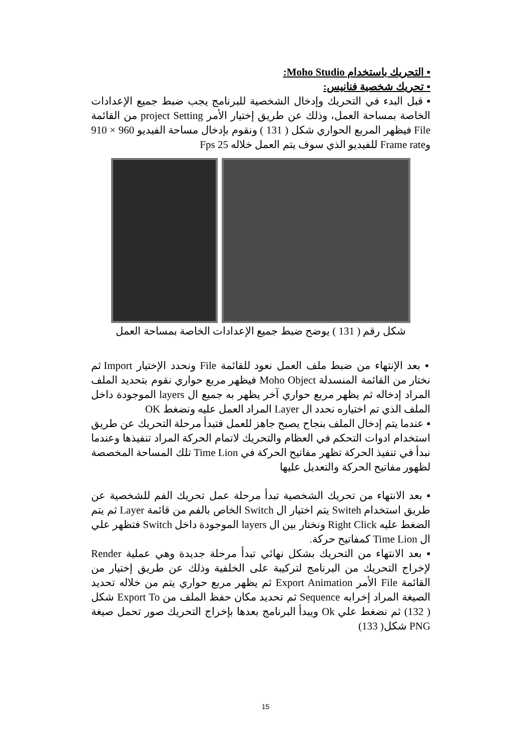▪ التحريك باستخدام Moho Studio:
▪ تحريك شخصية فنانيس:
▪ قبل البدء في التحريك وإدخال الشخصية للبرنامج يجب ضبط جميع الإعدادات الخاصة بمساحة العمل، وذلك عن طريق إختيار الأمر project Setting من القائمة File فيظهر المربع الحواري شكل ( 131 ) ونقوم بإدخال مساحة الفيديو 960 × 910 وFrame rate للفيديو الذي سوف يتم العمل خلاله 25 Fps
شكل رقم ( 131 ) يوضح ضبط جميع الإعدادات الخاصة بمساحة العمل
▪ بعد الإنتهاء من ضبط ملف العمل نعود للقائمة File ونحدد الإختيار Import ثم نختار من القائمة المنسدلة Moho Object فيظهر مربع حواري نقوم بتحديد الملف المراد إدخاله ثم يظهر مربع حواري آخر يظهر به جميع ال layers الموجودة داخل الملف الذي تم اختياره نحدد ال Layer المراد العمل عليه ونضغط OK
▪ عندما يتم إدخال الملف بنجاح يصبح جاهز للعمل فتبدأ مرحلة التحريك عن طريق استخدام ادوات التحكم في العظام والتحريك لاتمام الحركة المراد تنفيذها وعندما نبدأ في تنفيذ الحركة تظهر مفاتيح الحركة في Time Lion تلك المساحة المخصصة لظهور مفاتيح الحركة والتعديل عليها
▪ بعد الانتهاء من تحريك الشخصية تبدأ مرحلة عمل تحريك الفم للشخصية عن طريق استخدام Switeh يتم اختيار ال Switch الخاص بالفم من قائمة Layer ثم يتم الضغط عليه Right Click ونختار بين ال layers الموجودة داخل Switch فتظهر علي ال Time Lion كمفاتيح حركة.
▪ بعد الانتهاء من التحريك بشكل نهائي تبدأ مرحلة جديدة وهي عملية Render لإخراج التحريك من البرنامج لتركيبة على الخلفية وذلك عن طريق إختيار من القائمة File الأمر Export Animation ثم يظهر مربع حواري يتم من خلاله تحديد الصيغة المراد إخرابه Sequence ثم تحديد مكان حفظ الملف من Export To شكل ( 132) ثم نضغط علي Ok ويبدأ البرنامج بعدها بإخراج التحريك صور تحمل صيغة PNG شكل( 133)
15